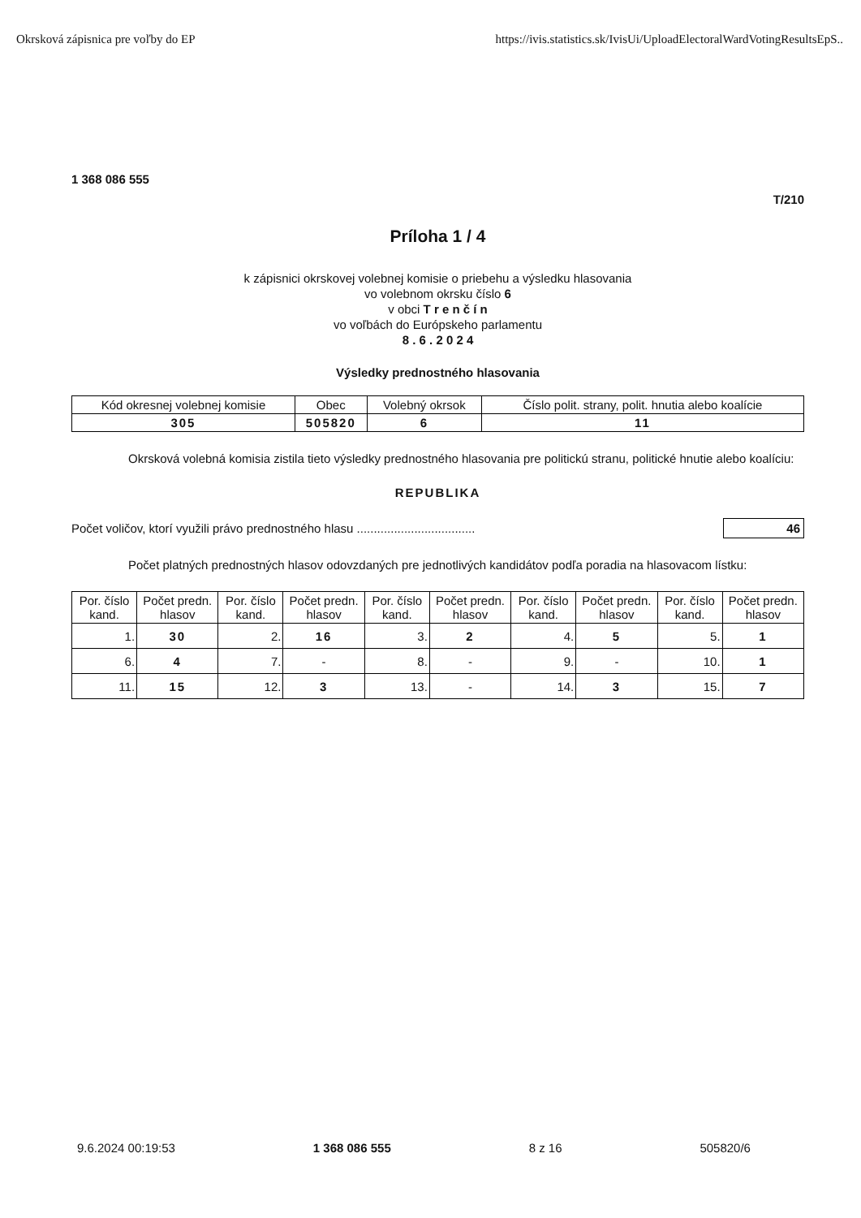Okrsková zápisnica pre voľby do EP https://ivis.statistics.sk/IvisUi/UploadElectoralWardVotingResultsEpS..
1 368 086 555
T/210
Príloha 1 / 4
k zápisnici okrskovej volebnej komisie o priebehu a výsledku hlasovania
vo volebnom okrsku číslo 6
v obci T r e n č í n
vo voľbách do Európskeho parlamentu
8 . 6 . 2 0 2 4
Výsledky prednostného hlasovania
| Kód okresnej volebnej komisie | Obec | Volebný okrsok | Číslo polit. strany, polit. hnutia alebo koalície |
| --- | --- | --- | --- |
| 305 | 505820 | 6 | 11 |
Okrsková volebná komisia zistila tieto výsledky prednostného hlasovania pre politickú stranu, politické hnutie alebo koalíciu:
REPUBLIKA
Počet voličov, ktorí využili právo prednostného hlasu ................................... 46
Počet platných prednostných hlasov odovzdaných pre jednotlivých kandidátov podľa poradia na hlasovacom lístku:
| Por. číslo kand. | Počet predn. hlasov | Por. číslo kand. | Počet predn. hlasov | Por. číslo kand. | Počet predn. hlasov | Por. číslo kand. | Počet predn. hlasov | Por. číslo kand. | Počet predn. hlasov |
| --- | --- | --- | --- | --- | --- | --- | --- | --- | --- |
| 1. | 30 | 2. | 16 | 3. | 2 | 4. | 5 | 5. | 1 |
| 6. | 4 | 7. | - | 8. | - | 9. | - | 10. | 1 |
| 11. | 15 | 12. | 3 | 13. | - | 14. | 3 | 15. | 7 |
9.6.2024 00:19:53 1 368 086 555 8 z 16 505820/6